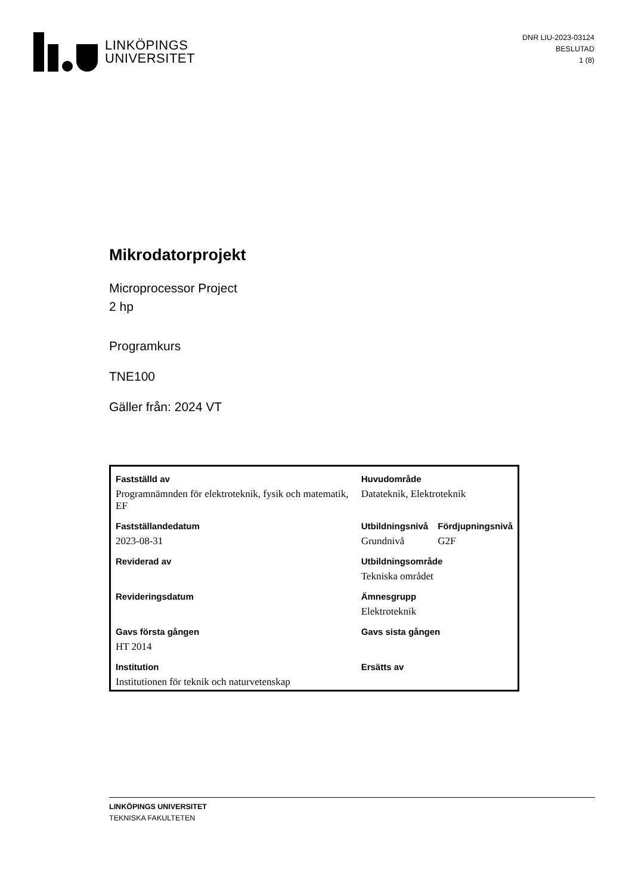LINKÖPINGS
UNIVERSITET
DNR LIU-2023-03124
BESLUTAD
1 (8)
Mikrodatorprojekt
Microprocessor Project
2 hp
Programkurs
TNE100
Gäller från: 2024 VT
| Fastställd av | Huvudområde | |
| --- | --- | --- |
| Programnämnden för elektroteknik, fysik och matematik, EF | Datateknik, Elektroteknik | |
| Fastställandedatum | Utbildningsnivå | Fördjupningsnivå |
| 2023-08-31 | Grundnivå | G2F |
| Reviderad av | Utbildningsområde | |
| | Tekniska området | |
| Revideringsdatum | Ämnesgrupp | |
| | Elektroteknik | |
| Gavs första gången | Gavs sista gången | |
| HT 2014 | | |
| Institution | Ersätts av | |
| Institutionen för teknik och naturvetenskap | | |
LINKÖPINGS UNIVERSITET
TEKNISKA FAKULTETEN